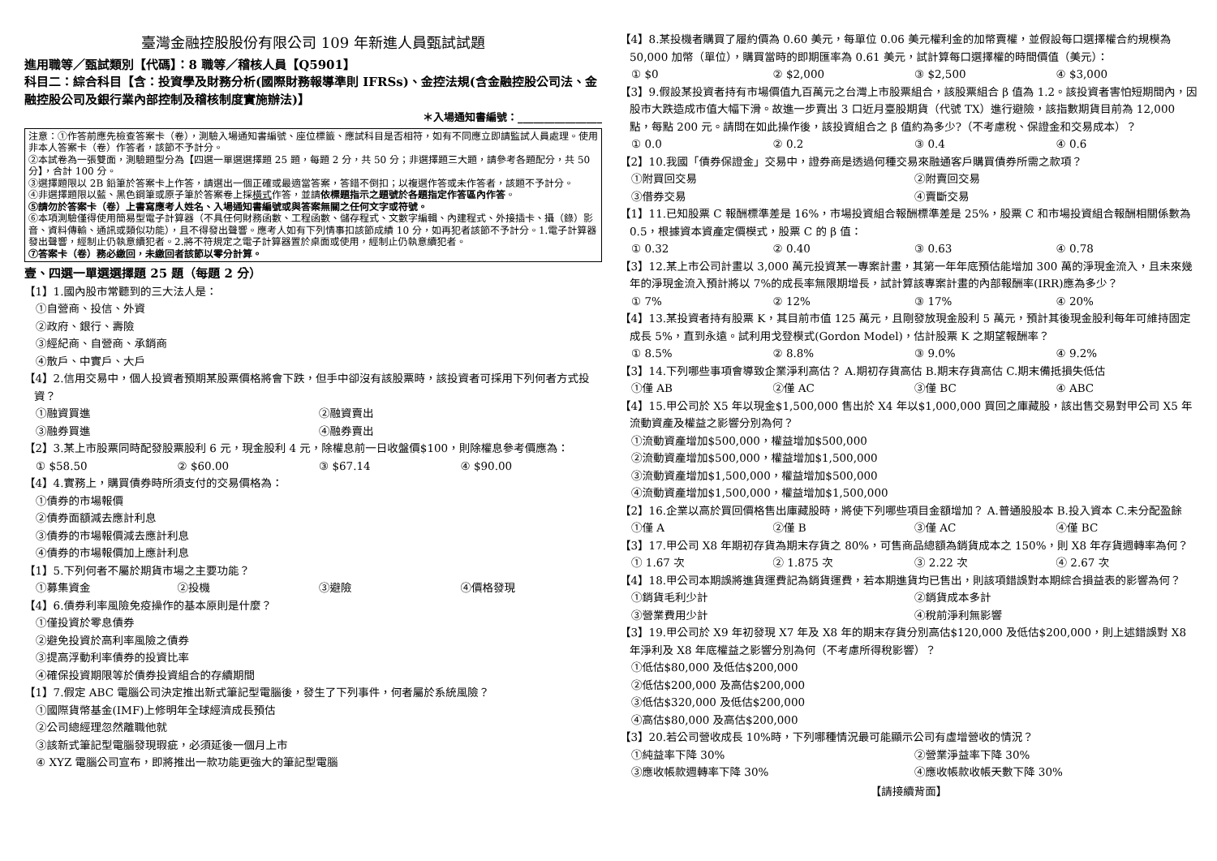臺灣金融控股股份有限公司 109 年新進人員甄試試題
進用職等／甄試類別【代碼】：8 職等／稽核人員【Q5901】
科目二：綜合科目【含：投資學及財務分析(國際財務報導準則 IFRSs)、金控法規(含金融控股公司法、金融控股公司及銀行業內部控制及稽核制度實施辦法)】
＊入場通知書編號：________________
注意：①作答前應先檢查答案卡（卷），測驗入場通知書編號、座位標籤、應試科目是否相符，如有不同應立即請監試人員處理。使用非本人答案卡（卷）作答者，該節不予計分。
②本試卷為一張雙面，測驗題型分為【四選一單選選擇題 25 題，每題 2 分，共 50 分；非選擇題三大題，請參考各題配分，共 50 分】，合計 100 分。
③選擇題限以 2B 鉛筆於答案卡上作答，請選出一個正確或最適當答案，答錯不倒扣；以複選作答或未作答者，該題不予計分。
④非選擇題限以藍、黑色鋼筆或原子筆於答案卷上採橫式作答，並請依標題指示之題號於各題指定作答區內作答。
⑤請勿於答案卡（卷）上書寫應考人姓名、入場通知書編號或與答案無關之任何文字或符號。
⑥本項測驗僅得使用簡易型電子計算器（不具任何財務函數、工程函數、儲存程式、文數字編輯、內建程式、外接插卡、攝（錄）影音、資料傳輸、通訊或類似功能），且不得發出聲響。應考人如有下列情事扣該節成績 10 分，如再犯者該節不予計分。1.電子計算器發出聲響，經制止仍執意續犯者。2.將不符規定之電子計算器置於桌面或使用，經制止仍執意續犯者。
⑦答案卡（卷）務必繳回，未繳回者該節以零分計算。
壹、四選一單選選擇題 25 題（每題 2 分）
【1】1.國內股市常聽到的三大法人是：
①自營商、投信、外資
②政府、銀行、壽險
③經紀商、自營商、承銷商
④散戶、中實戶、大戶
【4】2.信用交易中，個人投資者預期某股票價格將會下跌，但手中卻沒有該股票時，該投資者可採用下列何者方式投資？
①融資買進 ②融資賣出 ③融券買進 ④融券賣出
【2】3.某上市股票同時配發股票股利 6 元，現金股利 4 元，除權息前一日收盤價$100，則除權息參考價應為：
① $58.50 ② $60.00 ③ $67.14 ④ $90.00
【4】4.實務上，購買債券時所須支付的交易價格為：
①債券的市場報價
②債券面額減去應計利息
③債券的市場報價減去應計利息
④債券的市場報價加上應計利息
【1】5.下列何者不屬於期貨市場之主要功能？
①募集資金 ②投機 ③避險 ④價格發現
【4】6.債券利率風險免疫操作的基本原則是什麼？
①僅投資於零息債券
②避免投資於高利率風險之債券
③提高浮動利率債券的投資比率
④確保投資期限等於債券投資組合的存續期間
【1】7.假定 ABC 電腦公司決定推出新式筆記型電腦後，發生了下列事件，何者屬於系統風險？
①國際貨幣基金(IMF)上修明年全球經濟成長預估
②公司總經理忽然離職他就
③該新式筆記型電腦發現瑕疵，必須延後一個月上市
④ XYZ 電腦公司宣布，即將推出一款功能更強大的筆記型電腦
【4】8.某投機者購買了履約價為 0.60 美元，每單位 0.06 美元權利金的加幣賣權，並假設每口選擇權合約規模為 50,000 加幣（單位），購買當時的即期匯率為 0.61 美元，試計算每口選擇權的時間價值（美元）：
① $0 ② $2,000 ③ $2,500 ④ $3,000
【3】9.假設某投資者持有市場價值九百萬元之台灣上市股票組合，該股票組合 β 值為 1.2。該投資者害怕短期間內，因股市大跌造成市值大幅下滑。故進一步賣出 3 口近月臺股期貨（代號 TX）進行避險，該指數期貨目前為 12,000 點，每點 200 元。請問在如此操作後，該投資組合之 β 值約為多少?（不考慮稅、保證金和交易成本）？
① 0.0 ② 0.2 ③ 0.4 ④ 0.6
【2】10.我國「債券保證金」交易中，證券商是透過何種交易來融通客戶購買債券所需之款項？
①附買回交易 ②附賣回交易 ③借券交易 ④賣斷交易
【1】11.已知股票 C 報酬標準差是 16%，市場投資組合報酬標準差是 25%，股票 C 和市場投資組合報酬相關係數為 0.5，根據資本資產定價模式，股票 C 的 β 值：
① 0.32 ② 0.40 ③ 0.63 ④ 0.78
【3】12.某上市公司計畫以 3,000 萬元投資某一專案計畫，其第一年年底預估能增加 300 萬的淨現金流入，且未來幾年的淨現金流入預計將以 7%的成長率無限期增長，試計算該專案計畫的內部報酬率(IRR)應為多少？
① 7% ② 12% ③ 17% ④ 20%
【4】13.某投資者持有股票 K，其目前市值 125 萬元，且剛發放現金股利 5 萬元，預計其後現金股利每年可維持固定成長 5%，直到永遠。試利用戈登模式(Gordon Model)，估計股票 K 之期望報酬率？
① 8.5% ② 8.8% ③ 9.0% ④ 9.2%
【3】14.下列哪些事項會導致企業淨利高估？ A.期初存貨高估 B.期末存貨高估 C.期末備抵損失低估
①僅 AB ②僅 AC ③僅 BC ④ ABC
【4】15.甲公司於 X5 年以現金$1,500,000 售出於 X4 年以$1,000,000 買回之庫藏股，該出售交易對甲公司 X5 年流動資產及權益之影響分別為何？
①流動資產增加$500,000，權益增加$500,000
②流動資產增加$500,000，權益增加$1,500,000
③流動資產增加$1,500,000，權益增加$500,000
④流動資產增加$1,500,000，權益增加$1,500,000
【2】16.企業以高於買回價格售出庫藏股時，將使下列哪些項目金額增加？ A.普通股股本 B.投入資本 C.未分配盈餘
①僅 A ②僅 B ③僅 AC ④僅 BC
【3】17.甲公司 X8 年期初存貨為期末存貨之 80%，可售商品總額為銷貨成本之 150%，則 X8 年存貨週轉率為何？
① 1.67 次 ② 1.875 次 ③ 2.22 次 ④ 2.67 次
【4】18.甲公司本期誤將進貨運費記為銷貨運費，若本期進貨均已售出，則該項錯誤對本期綜合損益表的影響為何？
①銷貨毛利少計 ②銷貨成本多計 ③營業費用少計 ④稅前淨利無影響
【3】19.甲公司於 X9 年初發現 X7 年及 X8 年的期末存貨分別高估$120,000 及低估$200,000，則上述錯誤對 X8 年淨利及 X8 年底權益之影響分別為何（不考慮所得稅影響）？
①低估$80,000 及低估$200,000
②低估$200,000 及高估$200,000
③低估$320,000 及低估$200,000
④高估$80,000 及高估$200,000
【3】20.若公司營收成長 10%時，下列哪種情況最可能顯示公司有虛增營收的情況？
①純益率下降 30% ②營業淨益率下降 30% ③應收帳款週轉率下降 30% ④應收帳款收帳天數下降 30%
【請接續背面】